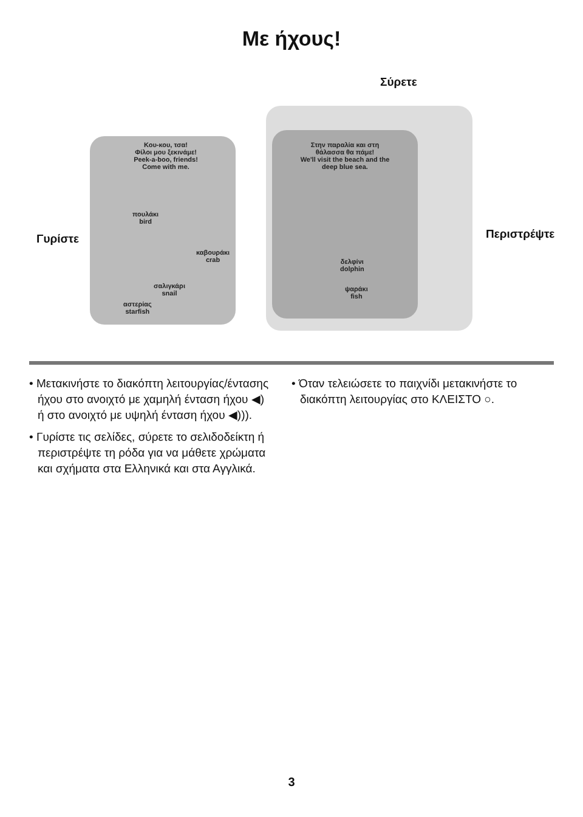Με ήχους!
Κου-κου, τσα!
Φίλοι μου ξεκινάμε!
Peek-a-boo, friends!
Come with me.
πουλάκι
bird
καβουράκι
crab
σαλιγκάρι
snail
αστερίας
starfish
Στην παραλία και στη θάλασσα θα πάμε!
We'll visit the beach and the deep blue sea.
δελφίνι
dolphin
ψαράκι
fish
Σύρετε
Γυρίστε Περιστρέψτε
• Μετακινήστε το διακόπτη λειτουργίας/έντασης ήχου στο ανοιχτό με χαμηλή ένταση ήχου ◀) ή στο ανοιχτό με υψηλή ένταση ήχου ◀))).
• Γυρίστε τις σελίδες, σύρετε το σελιδοδείκτη ή περιστρέψτε τη ρόδα για να μάθετε χρώματα και σχήματα στα Ελληνικά και στα Αγγλικά.
• Όταν τελειώσετε το παιχνίδι μετακινήστε το διακόπτη λειτουργίας στο ΚΛΕΙΣΤΟ ○.
3